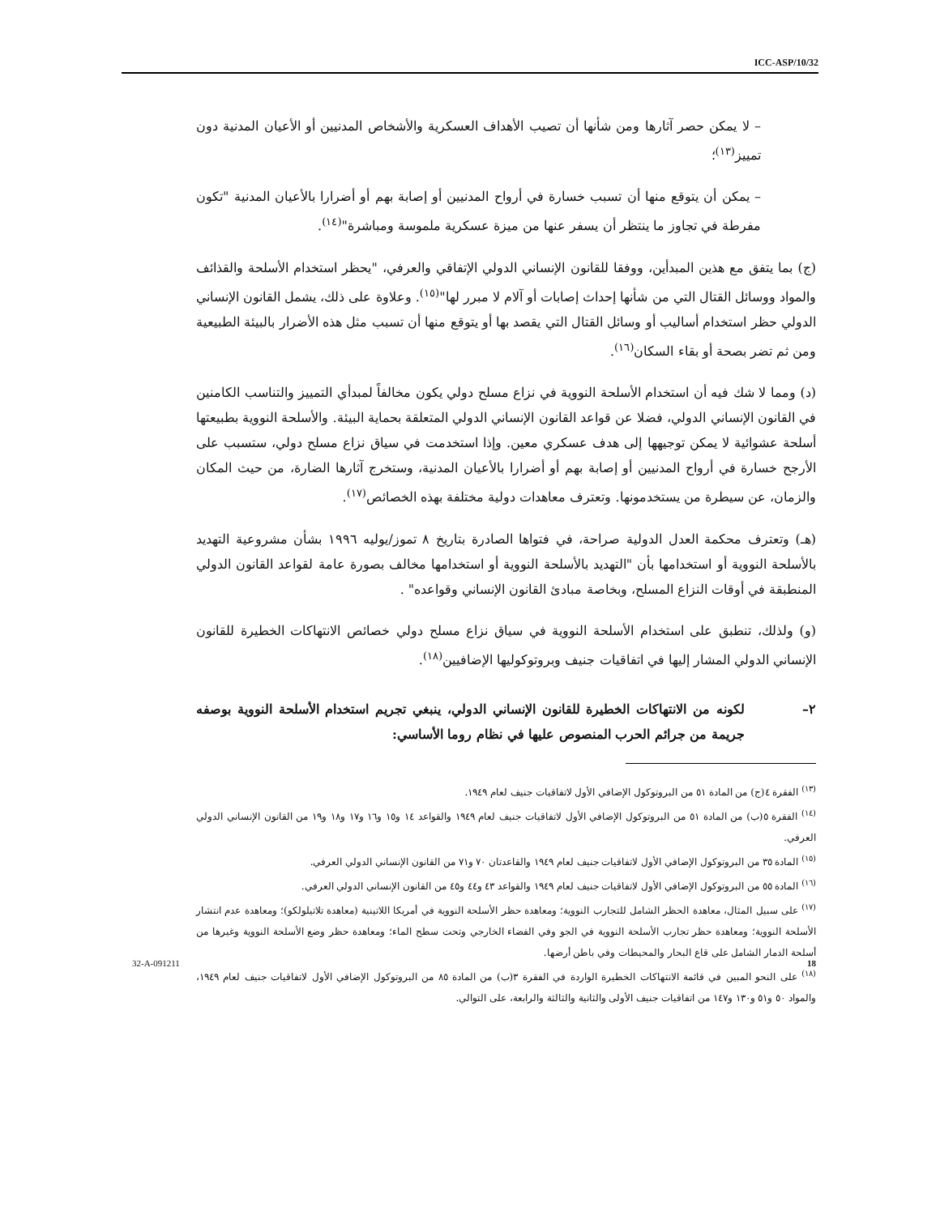ICC-ASP/10/32
– لا يمكن حصر آثارها ومن شأنها أن تصيب الأهداف العسكرية والأشخاص المدنيين أو الأعيان المدنية دون تمييز<sup>(١٣)</sup>؛
– يمكن أن يتوقع منها أن تسبب خسارة في أرواح المدنيين أو إصابة بهم أو أضرارا بالأعيان المدنية "تكون مفرطة في تجاوز ما ينتظر أن يسفر عنها من ميزة عسكرية ملموسة ومباشرة"<sup>(١٤)</sup>.
(ج) بما يتفق مع هذين المبدأين، ووفقا للقانون الإنساني الدولي الإتفاقي والعرفي، "يحظر استخدام الأسلحة والقذائف والمواد ووسائل القتال التي من شأنها إحداث إصابات أو آلام لا مبرر لها"<sup>(١٥)</sup>. وعلاوة على ذلك، يشمل القانون الإنساني الدولي حظر استخدام أساليب أو وسائل القتال التي يقصد بها أو يتوقع منها أن تسبب مثل هذه الأضرار بالبيئة الطبيعية ومن ثم تضر بصحة أو بقاء السكان<sup>(١٦)</sup>.
(د) ومما لا شك فيه أن استخدام الأسلحة النووية في نزاع مسلح دولي يكون مخالفاً لمبدأي التمييز والتناسب الكامنين في القانون الإنساني الدولي، فضلا عن قواعد القانون الإنساني الدولي المتعلقة بحماية البيئة. والأسلحة النووية بطبيعتها أسلحة عشوائية لا يمكن توجيهها إلى هدف عسكري معين. وإذا استخدمت في سياق نزاع مسلح دولي، ستسبب على الأرجح خسارة في أرواح المدنيين أو إصابة بهم أو أضرارا بالأعيان المدنية، وستخرج آثارها الضارة، من حيث المكان والزمان، عن سيطرة من يستخدمونها. وتعترف معاهدات دولية مختلفة بهذه الخصائص<sup>(١٧)</sup>.
(هـ) وتعترف محكمة العدل الدولية صراحة، في فتواها الصادرة بتاريخ ٨ تموز/يوليه ١٩٩٦ بشأن مشروعية التهديد بالأسلحة النووية أو استخدامها بأن "التهديد بالأسلحة النووية أو استخدامها مخالف بصورة عامة لقواعد القانون الدولي المنطبقة في أوقات النزاع المسلح، وبخاصة مبادئ القانون الإنساني وقواعده" .
(و) ولذلك، تنطبق على استخدام الأسلحة النووية في سياق نزاع مسلح دولي خصائص الانتهاكات الخطيرة للقانون الإنساني الدولي المشار إليها في اتفاقيات جنيف وبروتوكوليها الإضافيين<sup>(١٨)</sup>.
٢– لكونه من الانتهاكات الخطيرة للقانون الإنساني الدولي، ينبغي تجريم استخدام الأسلحة النووية بوصفه جريمة من جرائم الحرب المنصوص عليها في نظام روما الأساسي:
<sup>(١٣)</sup> الفقرة ٤(ج) من المادة ٥١ من البروتوكول الإضافي الأول لاتفاقيات جنيف لعام ١٩٤٩.
<sup>(١٤)</sup> الفقرة ٥(ب) من المادة ٥١ من البروتوكول الإضافي الأول لاتفاقيات جنيف لعام ١٩٤٩ والقواعد ١٤ و١٥ و١٦ و١٧ و١٨ و١٩ من القانون الإنساني الدولي العرفي.
<sup>(١٥)</sup> المادة ٣٥ من البروتوكول الإضافي الأول لاتفاقيات جنيف لعام ١٩٤٩ والقاعدتان ٧٠ و٧١ من القانون الإنساني الدولي العرفي.
<sup>(١٦)</sup> المادة ٥٥ من البروتوكول الإضافي الأول لاتفاقيات جنيف لعام ١٩٤٩ والقواعد ٤٣ و٤٤ و٤٥ من القانون الإنساني الدولي العرفي.
<sup>(١٧)</sup> على سبيل المثال، معاهدة الحظر الشامل للتجارب النووية؛ ومعاهدة حظر الأسلحة النووية في أمريكا اللاتينية (معاهدة تلاتيلولكو)؛ ومعاهدة عدم انتشار الأسلحة النووية؛ ومعاهدة حظر تجارب الأسلحة النووية في الجو وفي الفضاء الخارجي وتحت سطح الماء؛ ومعاهدة حظر وضع الأسلحة النووية وغيرها من أسلحة الدمار الشامل على قاع البحار والمحيطات وفي باطن أرضها.
<sup>(١٨)</sup> على النحو المبين في قائمة الانتهاكات الخطيرة الواردة في الفقرة ٣(ب) من المادة ٨٥ من البروتوكول الإضافي الأول لاتفاقيات جنيف لعام ١٩٤٩، والمواد ٥٠ و٥١ و١٣٠ و١٤٧ من اتفاقيات جنيف الأولى والثانية والثالثة والرابعة، على التوالي.
32-A-091211 18